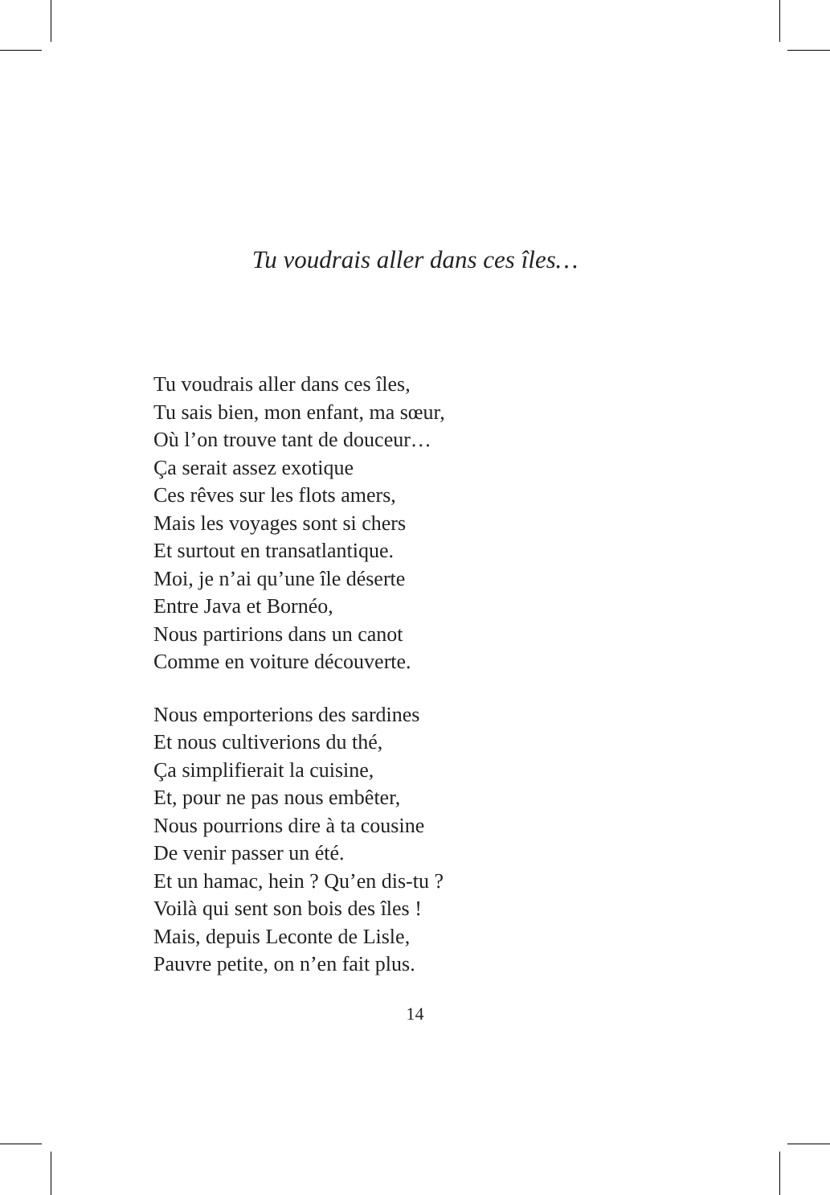Tu voudrais aller dans ces îles…
Tu voudrais aller dans ces îles,
Tu sais bien, mon enfant, ma sœur,
Où l’on trouve tant de douceur…
Ça serait assez exotique
Ces rêves sur les flots amers,
Mais les voyages sont si chers
Et surtout en transatlantique.
Moi, je n’ai qu’une île déserte
Entre Java et Bornéo,
Nous partirions dans un canot
Comme en voiture découverte.
Nous emporterions des sardines
Et nous cultiverions du thé,
Ça simplifierait la cuisine,
Et, pour ne pas nous embêter,
Nous pourrions dire à ta cousine
De venir passer un été.
Et un hamac, hein ? Qu’en dis-tu ?
Voilà qui sent son bois des îles !
Mais, depuis Leconte de Lisle,
Pauvre petite, on n’en fait plus.
14